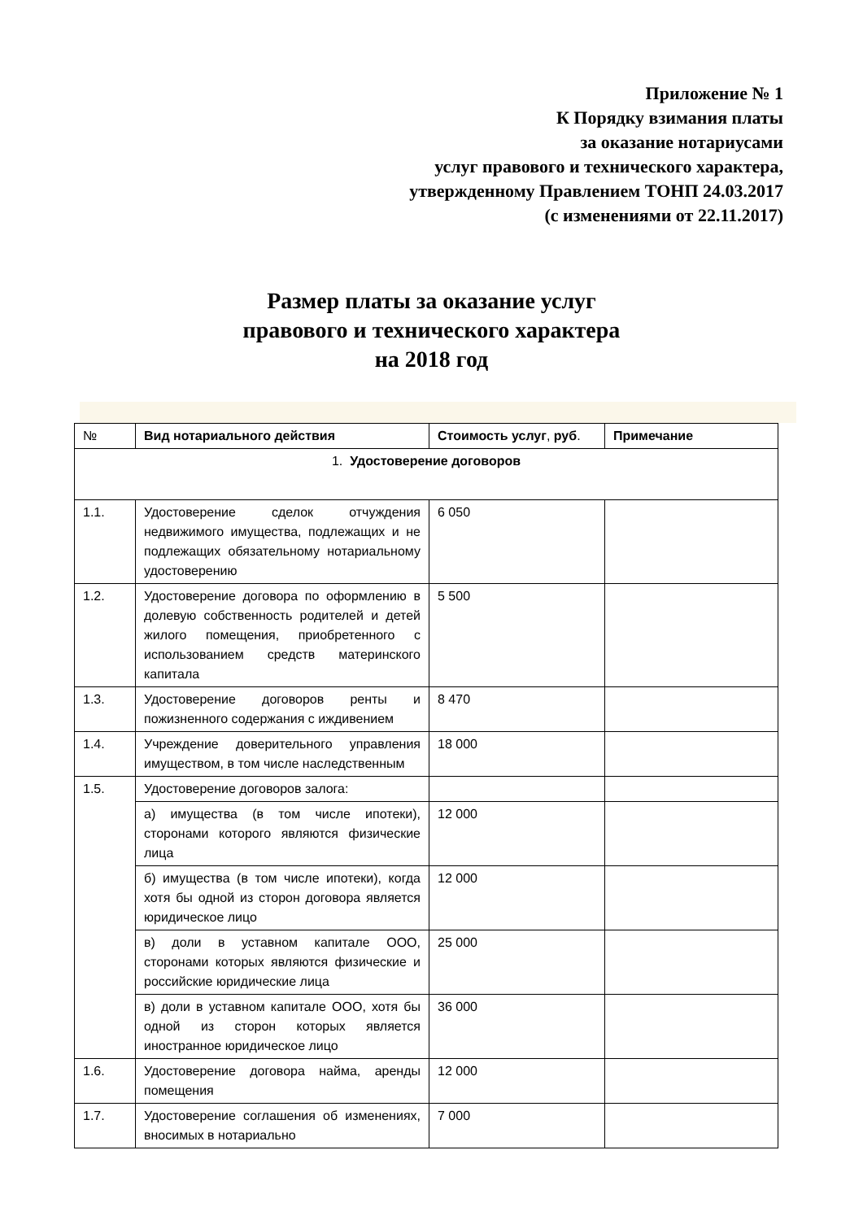Приложение № 1
К Порядку взимания платы
за оказание нотариусами
услуг правового и технического характера,
утвержденному Правлением ТОНП 24.03.2017
(с изменениями от 22.11.2017)
Размер платы за оказание услуг
правового и технического характера
на 2018 год
| № | Вид нотариального действия | Стоимость услуг , руб . | Примечание |
| --- | --- | --- | --- |
| 1. Удостоверение договоров | | | |
| 1.1. | Удостоверение сделок отчуждения недвижимого имущества, подлежащих и не подлежащих обязательному нотариальному удостоверению | 6 050 | |
| 1.2. | Удостоверение договора по оформлению в долевую собственность родителей и детей жилого помещения, приобретенного с использованием средств материнского капитала | 5 500 | |
| 1.3. | Удостоверение договоров ренты и пожизненного содержания с иждивением | 8 470 | |
| 1.4. | Учреждение доверительного управления имуществом, в том числе наследственным | 18 000 | |
| 1.5. | Удостоверение договоров залога: | | |
| | а) имущества (в том числе ипотеки), сторонами которого являются физические лица | 12 000 | |
| | б) имущества (в том числе ипотеки), когда хотя бы одной из сторон договора является юридическое лицо | 12 000 | |
| | в) доли в уставном капитале ООО, сторонами которых являются физические и российские юридические лица | 25 000 | |
| | в) доли в уставном капитале ООО, хотя бы одной из сторон которых является иностранное юридическое лицо | 36 000 | |
| 1.6. | Удостоверение договора найма, аренды помещения | 12 000 | |
| 1.7. | Удостоверение соглашения об изменениях, вносимых в нотариально | 7 000 | |